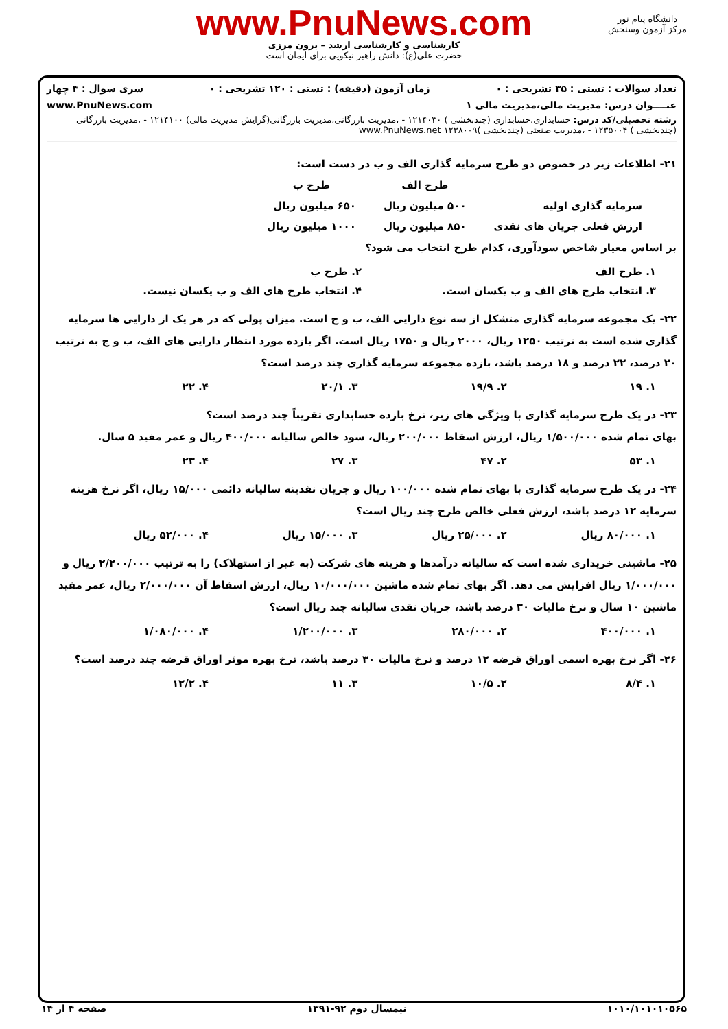www.PnuNews.com
کارشناسی و کارشناسی ارشد – برون مرزی
حضرت علی(ع): دانش راهبر نیکویی برای ایمان است
دانشگاه پیام نور
مرکز آزمون وسنجش
تعداد سوالات : تستی : ۳۵ تشریحی : ۰ زمان آزمون (دقیقه) : تستی : ۱۲۰ تشریحی : ۰ سری سوال : ۴ چهار
عنــــوان درس: مدیریت مالی،مدیریت مالی ۱ www.PnuNews.com
رشته تحصیلی/کد درس: حسابداری،حسابداری (چندبخشی ) ۱۲۱۴۰۳۰ - ،مدیریت بازرگانی،مدیریت بازرگانی(گرایش مدیریت مالی) ۱۲۱۴۱۰۰ - ،مدیریت بازرگانی (چندبخشی ) ۱۲۳۵۰۰۴ - ،مدیریت صنعتی (چندبخشی )۱۲۳۸۰۰۹ www.PnuNews.net
۲۱- اطلاعات زیر در خصوص دو طرح سرمایه گذاری الف و ب در دست است:
| | طرح الف | طرح ب |
| --- | --- | --- |
| سرمایه گذاری اولیه | ۵۰۰ میلیون ریال | ۶۵۰ میلیون ریال |
| ارزش فعلی جریان های نقدی | ۸۵۰ میلیون ریال | ۱۰۰۰ میلیون ریال |
بر اساس معیار شاخص سودآوری، کدام طرح انتخاب می شود؟
۱. طرح الف ۲. طرح ب
۳. انتخاب طرح های الف و ب یکسان است. ۴. انتخاب طرح های الف و ب یکسان نیست.
۲۲- یک مجموعه سرمایه گذاری متشکل از سه نوع دارایی الف، ب و ج است. میزان پولی که در هر یک از دارایی ها سرمایه گذاری شده است به ترتیب ۱۲۵۰ ریال، ۲۰۰۰ ریال و ۱۷۵۰ ریال است. اگر بازده مورد انتظار دارایی های الف، ب و ج به ترتیب ۲۰ درصد، ۲۲ درصد و ۱۸ درصد باشد، بازده مجموعه سرمایه گذاری چند درصد است؟
۱. ۱۹ ۲. ۱۹/۹ ۳. ۲۰/۱ ۴. ۲۲
۲۳- در یک طرح سرمایه گذاری با ویژگی های زیر، نرخ بازده حسابداری تقریباً چند درصد است؟
بهای تمام شده ۱/۵۰۰/۰۰۰ ریال، ارزش اسقاط ۲۰۰/۰۰۰ ریال، سود خالص سالیانه ۴۰۰/۰۰۰ ریال و عمر مفید ۵ سال.
۱. ۵۳ ۲. ۴۷ ۳. ۲۷ ۴. ۲۳
۲۴- در یک طرح سرمایه گذاری با بهای تمام شده ۱۰۰/۰۰۰ ریال و جریان نقدینه سالیانه دائمی ۱۵/۰۰۰ ریال، اگر نرخ هزینه سرمایه ۱۲ درصد باشد، ارزش فعلی خالص طرح چند ریال است؟
۱. ۸۰/۰۰۰ ریال ۲. ۲۵/۰۰۰ ریال ۳. ۱۵/۰۰۰ ریال ۴. ۵۲/۰۰۰ ریال
۲۵- ماشینی خریداری شده است که سالیانه درآمدها و هزینه های شرکت (به غیر از استهلاک) را به ترتیب ۲/۲۰۰/۰۰۰ ریال و ۱/۰۰۰/۰۰۰ ریال افزایش می دهد. اگر بهای تمام شده ماشین ۱۰/۰۰۰/۰۰۰ ریال، ارزش اسقاط آن ۲/۰۰۰/۰۰۰ ریال، عمر مفید ماشین ۱۰ سال و نرخ مالیات ۳۰ درصد باشد، جریان نقدی سالیانه چند ریال است؟
۱. ۴۰۰/۰۰۰ ۲. ۲۸۰/۰۰۰ ۳. ۱/۲۰۰/۰۰۰ ۴. ۱/۰۸۰/۰۰۰
۲۶- اگر نرخ بهره اسمی اوراق قرضه ۱۲ درصد و نرخ مالیات ۳۰ درصد باشد، نرخ بهره موثر اوراق قرضه چند درصد است؟
۱. ۸/۴ ۲. ۱۰/۵ ۳. ۱۱ ۴. ۱۲/۲
۱۰۱۰/۱۰۱۰۱۰۵۶۵ نیمسال دوم ۹۲-۱۳۹۱ صفحه ۴ از ۱۴